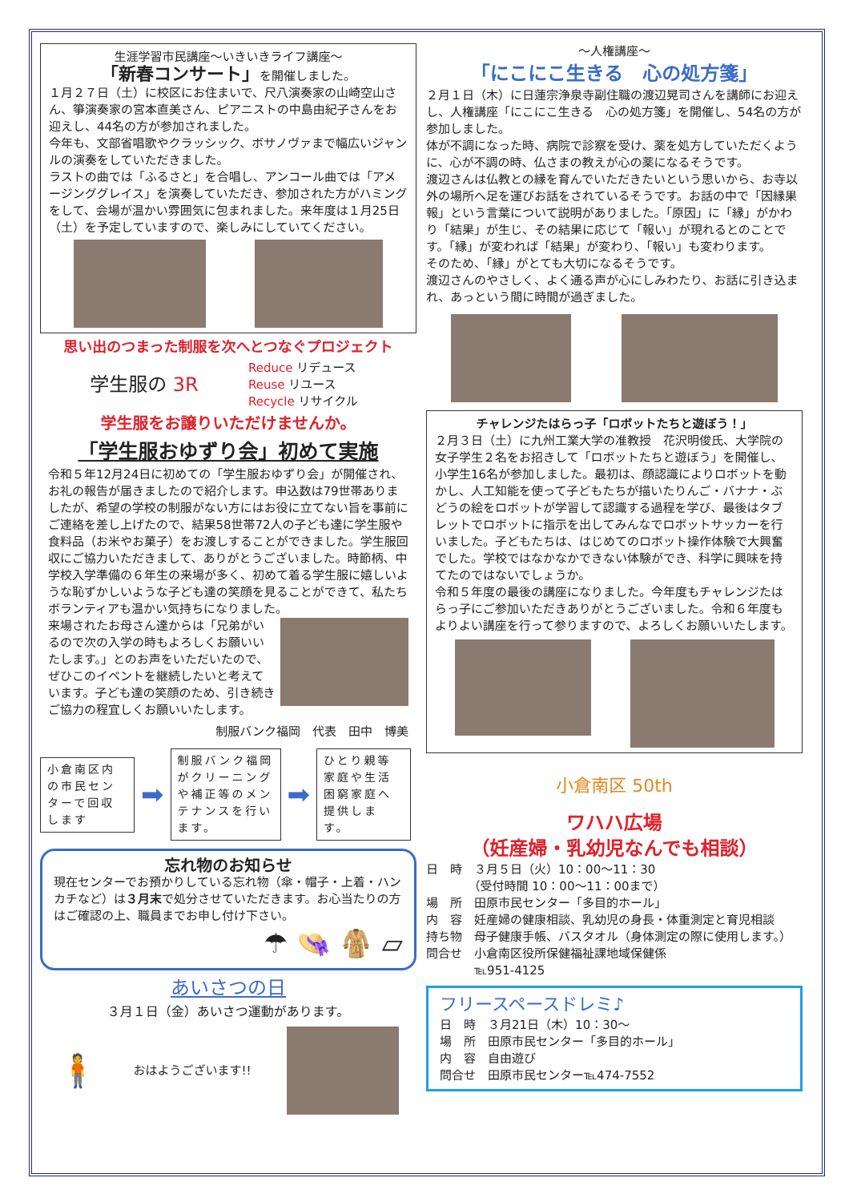生涯学習市民講座～いきいきライフ講座～
「新春コンサート」を開催しました。
１月２７日（土）に校区にお住まいで、尺八演奏家の山崎空山さん、箏演奏家の宮本直美さん、ピアニストの中島由紀子さんをお迎えし、44名の方が参加されました。
今年も、文部省唱歌やクラッシック、ボサノヴァまで幅広いジャンルの演奏をしていただきました。
ラストの曲では「ふるさと」を合唱し、アンコール曲では「アメージンググレイス」を演奏していただき、参加された方がハミングをして、会場が温かい雰囲気に包まれました。来年度は１月25日（土）を予定していますので、楽しみにしていてください。
思い出のつまった制服を次へとつなぐプロジェクト
学生服の 3R
Reduce リデュース
Reuse リユース
Recycle リサイクル
学生服をお譲りいただけませんか。
「学生服おゆずり会」初めて実施
令和５年12月24日に初めての「学生服おゆずり会」が開催され、お礼の報告が届きましたので紹介します。申込数は79世帯ありましたが、希望の学校の制服がない方にはお役に立てない旨を事前にご連絡を差し上げたので、結果58世帯72人の子ども達に学生服や食料品（お米やお菓子）をお渡しすることができました。学生服回収にご協力いただきまして、ありがとうございました。時節柄、中学校入学準備の６年生の来場が多く、初めて着る学生服に嬉しいような恥ずかしいような子ども達の笑顔を見ることができて、私たちボランティアも温かい気持ちになりました。
来場されたお母さん達からは「兄弟がいるので次の入学の時もよろしくお願いいたします。」とのお声をいただいたので、ぜひこのイベントを継続したいと考えています。子ども達の笑顔のため、引き続きご協力の程宜しくお願いいたします。
制服バンク福岡　代表　田中　博美
小倉南区内の市民センターで回収します
➡
制服バンク福岡がクリーニングや補正等のメンテナンスを行います。
➡
ひとり親等家庭や生活困窮家庭へ提供します。
忘れ物のお知らせ
現在センターでお預かりしている忘れ物（傘・帽子・上着・ハンカチなど）は３月末で処分させていただきます。お心当たりの方はご確認の上、職員までお申し付け下さい。
☂ 👒 🧥 ▱
あいさつの日
３月１日（金）あいさつ運動があります。
🧍 おはようございます!!
～人権講座～
「にこにこ生きる　心の処方箋」
２月１日（木）に日蓮宗浄泉寺副住職の渡辺晃司さんを講師にお迎えし、人権講座「にこにこ生きる　心の処方箋」を開催し、54名の方が参加しました。
体が不調になった時、病院で診察を受け、薬を処方していただくように、心が不調の時、仏さまの教えが心の薬になるそうです。
渡辺さんは仏教との縁を育んでいただきたいという思いから、お寺以外の場所へ足を運びお話をされているそうです。お話の中で「因縁果報」という言葉について説明がありました。「原因」に「縁」がかわり「結果」が生じ、その結果に応じて「報い」が現れるとのことです。「縁」が変われば「結果」が変わり、「報い」も変わります。
そのため、「縁」がとても大切になるそうです。
渡辺さんのやさしく、よく通る声が心にしみわたり、お話に引き込まれ、あっという間に時間が過ぎました。
チャレンジたはらっ子「ロボットたちと遊ぼう！」
２月３日（土）に九州工業大学の准教授　花沢明俊氏、大学院の女子学生２名をお招きして「ロボットたちと遊ぼう」を開催し、小学生16名が参加しました。最初は、顔認識によりロボットを動かし、人工知能を使って子どもたちが描いたりんご・バナナ・ぶどうの絵をロボットが学習して認識する過程を学び、最後はタブレットでロボットに指示を出してみんなでロボットサッカーを行いました。子どもたちは、はじめてのロボット操作体験で大興奮でした。学校ではなかなかできない体験ができ、科学に興味を持てたのではないでしょうか。
令和５年度の最後の講座になりました。今年度もチャレンジたはらっ子にご参加いただきありがとうございました。令和６年度もよりよい講座を行って参りますので、よろしくお願いいたします。
小倉南区 50th
ワハハ広場
（妊産婦・乳幼児なんでも相談）
日　時　３月５日（火）10：00～11：30
　　　　（受付時間 10：00～11：00まで）
場　所　田原市民センター「多目的ホール」
内　容　妊産婦の健康相談、乳幼児の身長・体重測定と育児相談
持ち物　母子健康手帳、バスタオル（身体測定の際に使用します。）
問合せ　小倉南区役所保健福祉課地域保健係
　　　　℡951-4125
フリースペースドレミ♪
日　時　３月21日（木）10：30～
場　所　田原市民センター「多目的ホール」
内　容　自由遊び
問合せ　田原市民センター℡474-7552